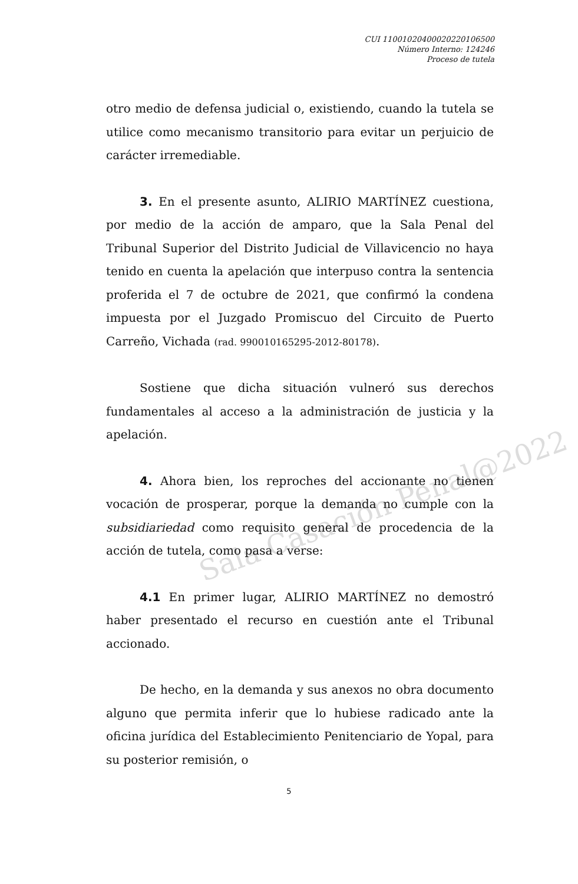Sala Casación Penal@2022
CUI 11001020400020220106500
Número Interno: 124246
Proceso de tutela
otro medio de defensa judicial o, existiendo, cuando la tutela se utilice como mecanismo transitorio para evitar un perjuicio de carácter irremediable.
3. En el presente asunto, ALIRIO MARTÍNEZ cuestiona, por medio de la acción de amparo, que la Sala Penal del Tribunal Superior del Distrito Judicial de Villavicencio no haya tenido en cuenta la apelación que interpuso contra la sentencia proferida el 7 de octubre de 2021, que confirmó la condena impuesta por el Juzgado Promiscuo del Circuito de Puerto Carreño, Vichada (rad. 990010165295-2012-80178).
Sostiene que dicha situación vulneró sus derechos fundamentales al acceso a la administración de justicia y la apelación.
4. Ahora bien, los reproches del accionante no tienen vocación de prosperar, porque la demanda no cumple con la subsidiariedad como requisito general de procedencia de la acción de tutela, como pasa a verse:
4.1 En primer lugar, ALIRIO MARTÍNEZ no demostró haber presentado el recurso en cuestión ante el Tribunal accionado.
De hecho, en la demanda y sus anexos no obra documento alguno que permita inferir que lo hubiese radicado ante la oficina jurídica del Establecimiento Penitenciario de Yopal, para su posterior remisión, o
5